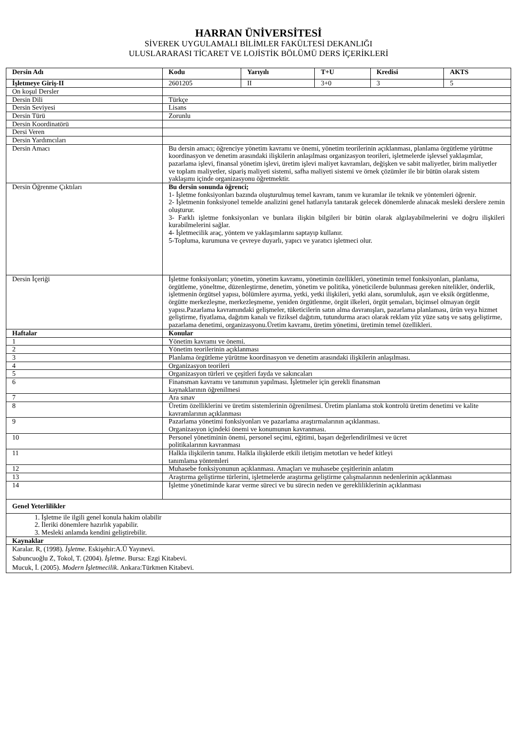HARRAN ÜNİVERSİTESİ
SİVEREK UYGULAMALI BİLİMLER FAKÜLTESİ DEKANLIĞI
ULUSLARARASI TİCARET VE LOJİSTİK BÖLÜMÜ DERS İÇERİKLERİ
| Dersin Adı | | Kodu | Yarıyılı | T+U | Kredisi | AKTS |
| --- | --- | --- | --- | --- | --- | --- |
| İşletmeye Giriş-II | | 2601205 | II | 3+0 | 3 | 5 |
| On koşul Dersler | | | | | | |
| Dersin Dili | Türkçe | | | | | |
| Dersin Seviyesi | Lisans | | | | | |
| Dersin Türü | Zorunlu | | | | | |
| Dersin Koordinatörü | | | | | | |
| Dersi Veren | | | | | | |
| Dersin Yardımcıları | | | | | | |
| Dersin Amacı | Bu dersin amacı; öğrenciye yönetim kavramı ve önemi, yönetim teorilerinin açıklanması, planlama örgütleme yürütme koordinasyon ve denetim arasındaki ilişkilerin anlaşılması organizasyon teorileri, işletmelerde işlevsel yaklaşımlar, pazarlama işlevi, finansal yönetim işlevi, üretim işlevi maliyet kavramları, değişken ve sabit maliyetler, birim maliyetler ve toplam maliyetler, sipariş maliyeti sistemi, safha maliyeti sistemi ve örnek çözümler ile bir bütün olarak sistem yaklaşımı içinde organizasyonu öğretmektir. | | | | | |
| Dersin Öğrenme Çıktıları | Bu dersin sonunda öğrenci; 1- İşletme fonksiyonları bazında oluşturulmuş temel kavram, tanım ve kuramlar ile teknik ve yöntemleri öğrenir. 2- İşletmenin fonksiyonel temelde analizini genel hatlarıyla tanıtarak gelecek dönemlerde alınacak mesleki derslere zemin oluşturur. 3- Farklı işletme fonksiyonları ve bunlara ilişkin bilgileri bir bütün olarak algılayabilmelerini ve doğru ilişkileri kurabilmelerini sağlar. 4- İşletmecilik araç, yöntem ve yaklaşımlarını saptayıp kullanır. 5-Topluma, kurumuna ve çevreye duyarlı, yapıcı ve yaratıcı işletmeci olur. | | | | | |
| Dersin İçeriği | İşletme fonksiyonları; yönetim, yönetim kavramı, yönetimin özellikleri, yönetimin temel fonksiyonları, planlama, örgütleme, yöneltme, düzenleştirme, denetim, yönetim ve politika, yöneticilerde bulunması gereken nitelikler, önderlik, işletmenin örgütsel yapısı, bölümlere ayırma, yetki, yetki ilişkileri, yetki alanı, sorumluluk, aşırı ve eksik örgütlenme, örgütte merkezleşme, merkezleşmeme, yeniden örgütlenme, örgüt ilkeleri, örgüt şemaları, biçimsel olmayan örgüt yapısı.Pazarlama kavramındaki gelişmeler, tüketicilerin satın alma davranışları, pazarlama planlaması, ürün veya hizmet geliştirme, fiyatlama, dağıtım kanalı ve fiziksel dağıtım, tutundurma aracı olarak reklam yüz yüze satış ve satış geliştirme, pazarlama denetimi, organizasyonu.Üretim kavramı, üretim yönetimi, üretimin temel özellikleri. | | | | | |
| Haftalar | Konular | | | | | |
| 1 | Yönetim kavramı ve önemi. | | | | | |
| 2 | Yönetim teorilerinin açıklanması | | | | | |
| 3 | Planlama örgütleme yürütme koordinasyon ve denetim arasındaki ilişkilerin anlaşılması. | | | | | |
| 4 | Organizasyon teorileri | | | | | |
| 5 | Organizasyon türleri ve çeşitleri fayda ve sakıncaları | | | | | |
| 6 | Finansman kavramı ve tanımının yapılması. İşletmeler için gerekli finansman kaynaklarının öğrenilmesi | | | | | |
| 7 | Ara sınav | | | | | |
| 8 | Üretim özelliklerini ve üretim sistemlerinin öğrenilmesi. Üretim planlama stok kontrolü üretim denetimi ve kalite kavramlarının açıklanması | | | | | |
| 9 | Pazarlama yönetimi fonksiyonları ve pazarlama araştırmalarının açıklanması. Organizasyon içindeki önemi ve konumunun kavranması. | | | | | |
| 10 | Personel yönetiminin önemi, personel seçimi, eğitimi, başarı değerlendirilmesi ve ücret politikalarının kavranması | | | | | |
| 11 | Halkla ilişkilerin tanımı. Halkla ilişkilerde etkili iletişim metotları ve hedef kitleyi tanımlama yöntemleri | | | | | |
| 12 | Muhasebe fonksiyonunun açıklanması. Amaçları ve muhasebe çeşitlerinin anlatım | | | | | |
| 13 | Araştırma geliştirme türlerini, işletmelerde araştırma geliştirme çalışmalarının nedenlerinin açıklanması | | | | | |
| 14 | İşletme yönetiminde karar verme süreci ve bu sürecin neden ve gerekliliklerinin açıklanması | | | | | |
| Genel Yeterlilikler | | | | | | |
| 1. İşletme ile ilgili genel konula hakim olabilir 2. İleriki dönemlere hazırlık yapabilir. 3. Mesleki anlamda kendini geliştirebilir. | | | | | | |
| Kaynaklar | | | | | | |
| Karalar. R, (1998). İşletme . Eskişehir:A.Ü Yayınevi. Sabuncuoğlu Z, Tokol, T. (2004). İşletme . Bursa: Ezgi Kitabevi. Mucuk, İ. (2005). Modern İşletmecilik . Ankara:Türkmen Kitabevi. | | | | | | |